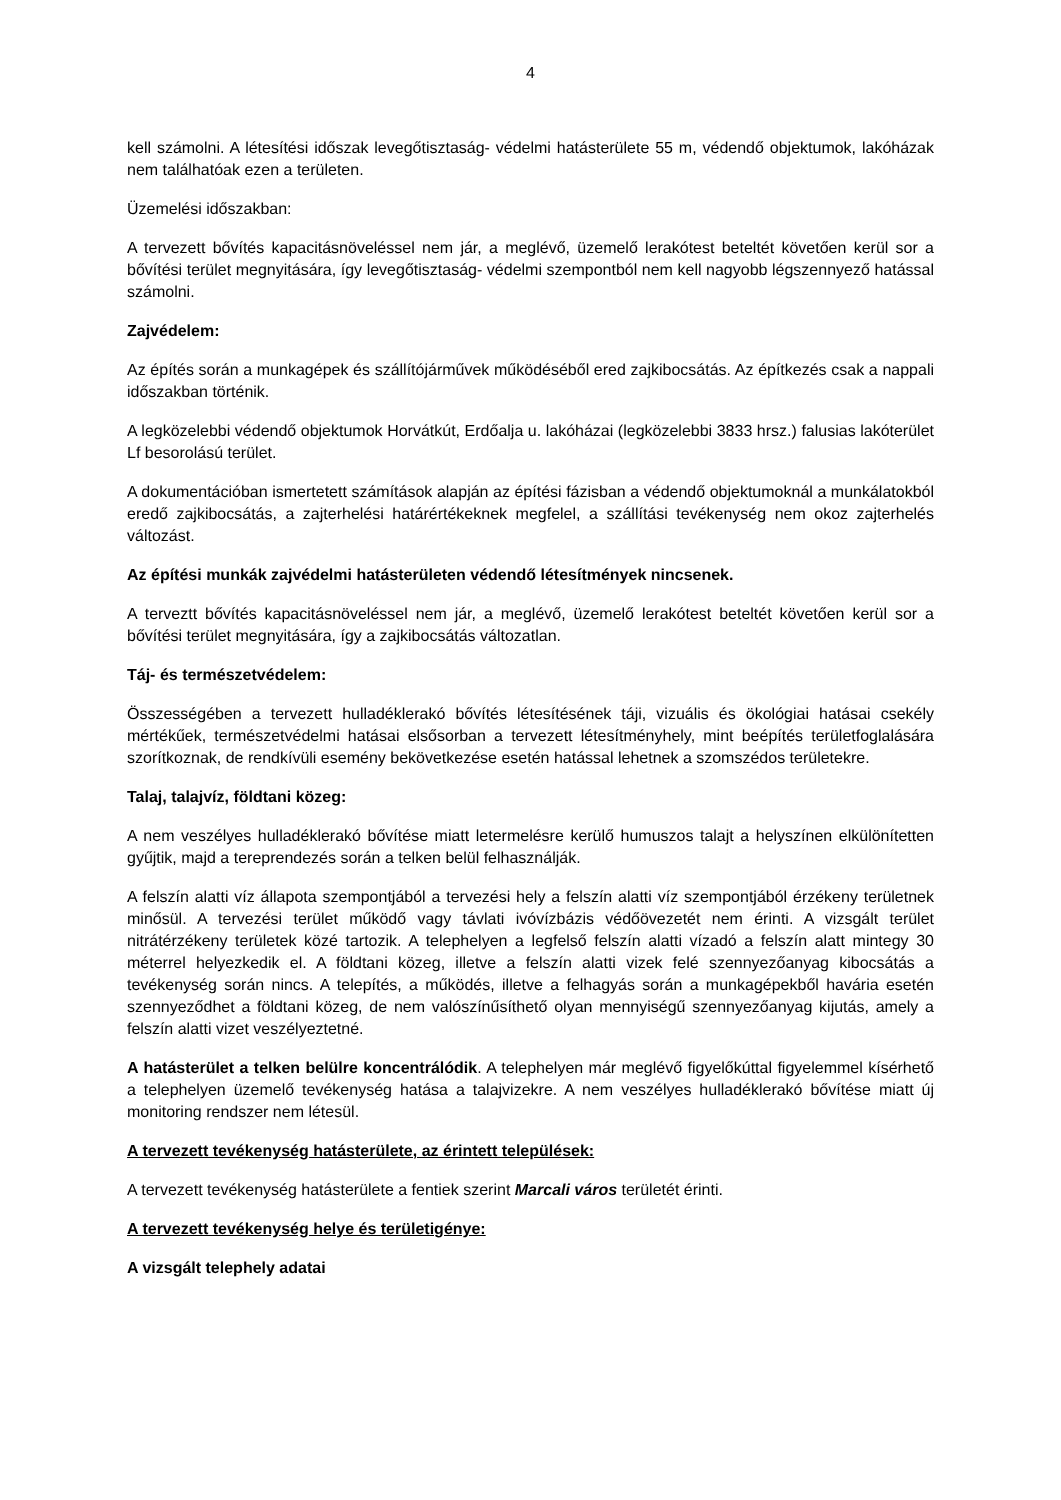4
kell számolni. A létesítési időszak levegőtisztaság- védelmi hatásterülete 55 m, védendő objektumok, lakóházak nem találhatóak ezen a területen.
Üzemelési időszakban:
A tervezett bővítés kapacitásnöveléssel nem jár, a meglévő, üzemelő lerakótest beteltét követően kerül sor a bővítési terület megnyitására, így levegőtisztaság- védelmi szempontból nem kell nagyobb légszennyező hatással számolni.
Zajvédelem:
Az építés során a munkagépek és szállítójárművek működéséből ered zajkibocsátás. Az építkezés csak a nappali időszakban történik.
A legközelebbi védendő objektumok Horvátkút, Erdőalja u. lakóházai (legközelebbi 3833 hrsz.) falusias lakóterület Lf besorolású terület.
A dokumentációban ismertetett számítások alapján az építési fázisban a védendő objektumoknál a munkálatokból eredő zajkibocsátás, a zajterhelési határértékeknek megfelel, a szállítási tevékenység nem okoz zajterhelés változást.
Az építési munkák zajvédelmi hatásterületen védendő létesítmények nincsenek.
A terveztt bővítés kapacitásnöveléssel nem jár, a meglévő, üzemelő lerakótest beteltét követően kerül sor a bővítési terület megnyitására, így a zajkibocsátás változatlan.
Táj- és természetvédelem:
Összességében a tervezett hulladéklerakó bővítés létesítésének táji, vizuális és ökológiai hatásai csekély mértékűek, természetvédelmi hatásai elsősorban a tervezett létesítményhely, mint beépítés területfoglalására szorítkoznak, de rendkívüli esemény bekövetkezése esetén hatással lehetnek a szomszédos területekre.
Talaj, talajvíz, földtani közeg:
A nem veszélyes hulladéklerakó bővítése miatt letermelésre kerülő humuszos talajt a helyszínen elkülönítetten gyűjtik, majd a tereprendezés során a telken belül felhasználják.
A felszín alatti víz állapota szempontjából a tervezési hely a felszín alatti víz szempontjából érzékeny területnek minősül. A tervezési terület működő vagy távlati ivóvízbázis védőövezetét nem érinti. A vizsgált terület nitrátérzékeny területek közé tartozik. A telephelyen a legfelső felszín alatti vízadó a felszín alatt mintegy 30 méterrel helyezkedik el. A földtani közeg, illetve a felszín alatti vizek felé szennyezőanyag kibocsátás a tevékenység során nincs. A telepítés, a működés, illetve a felhagyás során a munkagépekből havária esetén szennyeződhet a földtani közeg, de nem valószínűsíthető olyan mennyiségű szennyezőanyag kijutás, amely a felszín alatti vizet veszélyeztetné.
A hatásterület a telken belülre koncentrálódik. A telephelyen már meglévő figyelőkúttal figyelemmel kísérhető a telephelyen üzemelő tevékenység hatása a talajvizekre. A nem veszélyes hulladéklerakó bővítése miatt új monitoring rendszer nem létesül.
A tervezett tevékenység hatásterülete, az érintett települések:
A tervezett tevékenység hatásterülete a fentiek szerint Marcali város területét érinti.
A tervezett tevékenység helye és területigénye:
A vizsgált telephely adatai